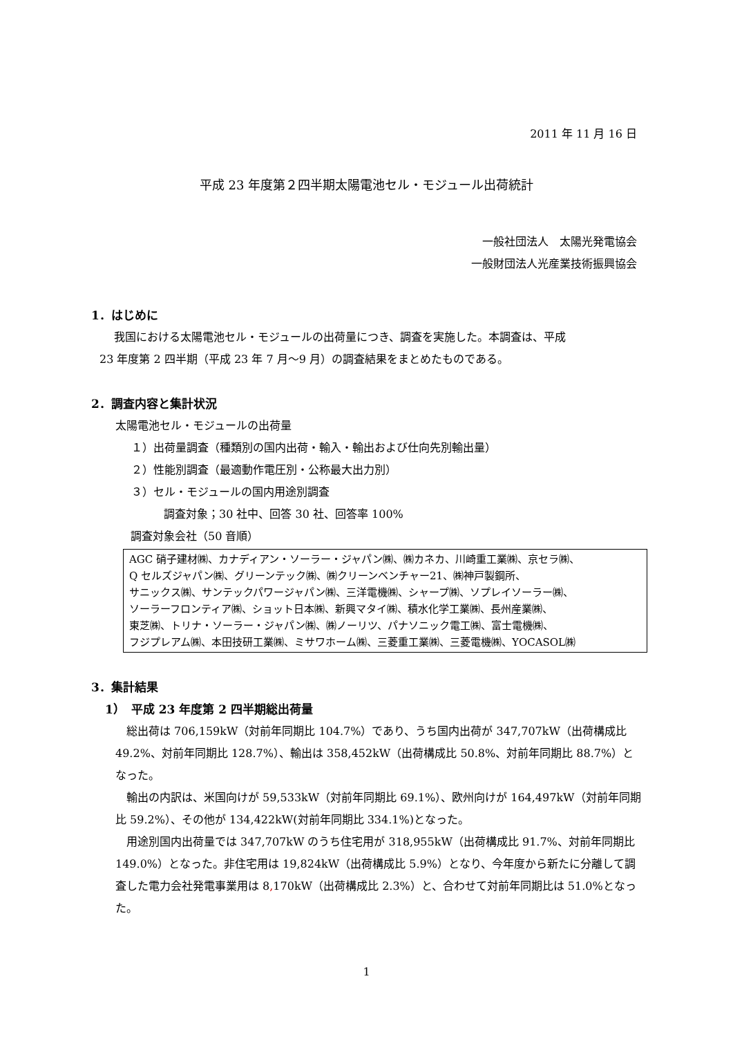2011 年 11 月 16 日
平成 23 年度第２四半期太陽電池セル・モジュール出荷統計
一般社団法人　太陽光発電協会
一般財団法人光産業技術振興協会
1．はじめに
我国における太陽電池セル・モジュールの出荷量につき、調査を実施した。本調査は、平成
23 年度第 2 四半期（平成 23 年 7 月～9 月）の調査結果をまとめたものである。
2．調査内容と集計状況
太陽電池セル・モジュールの出荷量
１）出荷量調査（種類別の国内出荷・輸入・輸出および仕向先別輸出量）
２）性能別調査（最適動作電圧別・公称最大出力別）
３）セル・モジュールの国内用途別調査
調査対象；30 社中、回答 30 社、回答率 100%
調査対象会社（50 音順）
AGC 硝子建材㈱、カナディアン・ソーラー・ジャパン㈱、㈱カネカ、川崎重工業㈱、京セラ㈱、
Q セルズジャパン㈱、グリーンテック㈱、㈱クリーンベンチャー21、㈱神戸製鋼所、
サニックス㈱、サンテックパワージャパン㈱、三洋電機㈱、シャープ㈱、ソプレイソーラー㈱、
ソーラーフロンティア㈱、ショット日本㈱、新興マタイ㈱、積水化学工業㈱、長州産業㈱、
東芝㈱、トリナ・ソーラー・ジャパン㈱、㈱ノーリツ、パナソニック電工㈱、富士電機㈱、
フジプレアム㈱、本田技研工業㈱、ミサワホーム㈱、三菱重工業㈱、三菱電機㈱、YOCASOL㈱
3．集計結果
1）　平成 23 年度第 2 四半期総出荷量
　総出荷は 706,159kW（対前年同期比 104.7%）であり、うち国内出荷が 347,707kW（出荷構成比 49.2%、対前年同期比 128.7%）、輸出は 358,452kW（出荷構成比 50.8%、対前年同期比 88.7%）となった。
　輸出の内訳は、米国向けが 59,533kW（対前年同期比 69.1%）、欧州向けが 164,497kW（対前年同期比 59.2%）、その他が 134,422kW(対前年同期比 334.1%)となった。
　用途別国内出荷量では 347,707kW のうち住宅用が 318,955kW（出荷構成比 91.7%、対前年同期比 149.0%）となった。非住宅用は 19,824kW（出荷構成比 5.9%）となり、今年度から新たに分離して調査した電力会社発電事業用は 8, 170kW（出荷構成比 2.3%）と、合わせて対前年同期比は 51.0%となった。
1